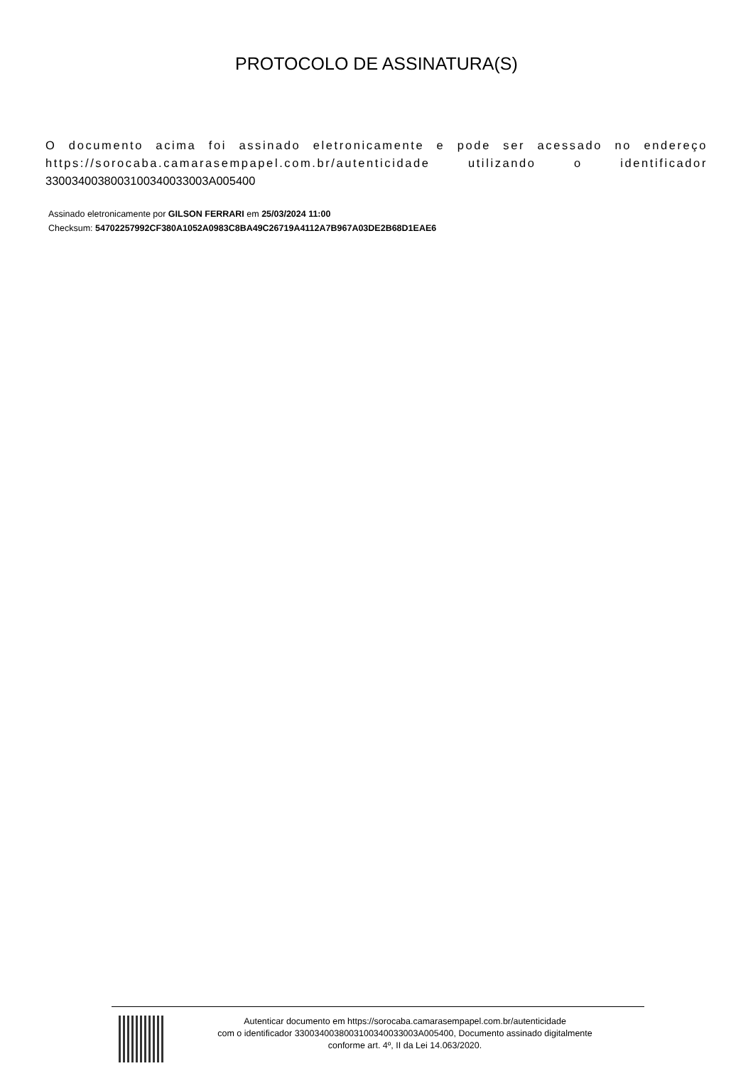PROTOCOLO DE ASSINATURA(S)
O documento acima foi assinado eletronicamente e pode ser acessado no endereço https://sorocaba.camarasempapel.com.br/autenticidade utilizando o identificador 330034003800310034003300​3A005400
Assinado eletronicamente por GILSON FERRARI em 25/03/2024 11:00
Checksum: 54702257992CF380A1052A0983C8BA49C26719A4112A7B967A03DE2B68D1EAE6
Autenticar documento em https://sorocaba.camarasempapel.com.br/autenticidade
com o identificador 330034003800310034003300​3A005400, Documento assinado digitalmente
conforme art. 4º, II da Lei 14.063/2020.